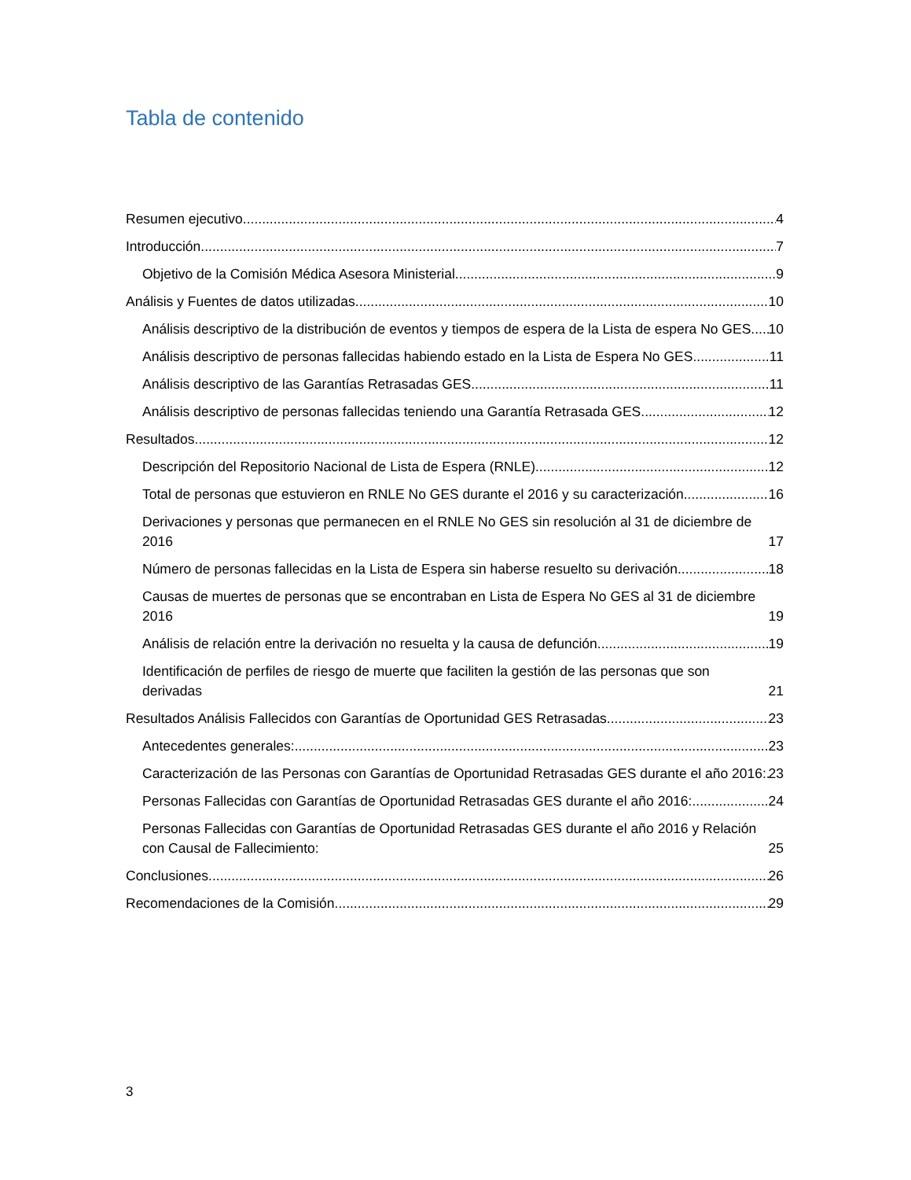Tabla de contenido
Resumen ejecutivo 4
Introducción 7
Objetivo de la Comisión Médica Asesora Ministerial 9
Análisis y Fuentes de datos utilizadas 10
Análisis descriptivo de la distribución de eventos y tiempos de espera de la Lista de espera No GES 10
Análisis descriptivo de personas fallecidas habiendo estado en la Lista de Espera No GES 11
Análisis descriptivo de las Garantías Retrasadas GES 11
Análisis descriptivo de personas fallecidas teniendo una Garantía Retrasada GES 12
Resultados 12
Descripción del Repositorio Nacional de Lista de Espera (RNLE) 12
Total de personas que estuvieron en RNLE No GES durante el 2016 y su caracterización 16
Derivaciones y personas que permanecen en el RNLE No GES sin resolución al 31 de diciembre de 2016 17
Número de personas fallecidas en la Lista de Espera sin haberse resuelto su derivación 18
Causas de muertes de personas que se encontraban en Lista de Espera No GES al 31 de diciembre 2016 19
Análisis de relación entre la derivación no resuelta y la causa de defunción 19
Identificación de perfiles de riesgo de muerte que faciliten la gestión de las personas que son derivadas 21
Resultados Análisis Fallecidos con Garantías de Oportunidad GES Retrasadas 23
Antecedentes generales: 23
Caracterización de las Personas con Garantías de Oportunidad Retrasadas GES durante el año 2016: 23
Personas Fallecidas con Garantías de Oportunidad Retrasadas GES durante el año 2016: 24
Personas Fallecidas con Garantías de Oportunidad Retrasadas GES durante el año 2016 y Relación con Causal de Fallecimiento: 25
Conclusiones 26
Recomendaciones de la Comisión 29
3